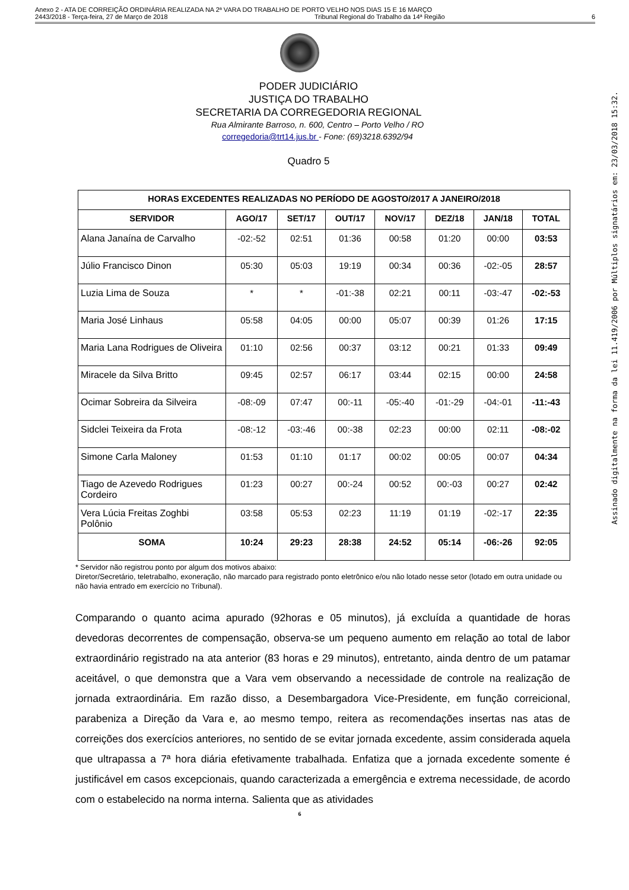Anexo 2 - ATA DE CORREIÇÃO ORDINÁRIA REALIZADA NA 2ª VARA DO TRABALHO DE PORTO VELHO NOS DIAS 15 E 16 MARÇO
2443/2018 - Terça-feira, 27 de Março de 2018 Tribunal Regional do Trabalho da 14ª Região 6
PODER JUDICIÁRIO
JUSTIÇA DO TRABALHO
SECRETARIA DA CORREGEDORIA REGIONAL
Rua Almirante Barroso, n. 600, Centro – Porto Velho / RO
corregedoria@trt14.jus.br - Fone: (69)3218.6392/94
Quadro 5
| HORAS EXCEDENTES REALIZADAS NO PERÍODO DE AGOSTO/2017 A JANEIRO/2018 | | | | | | | |
| --- | --- | --- | --- | --- | --- | --- | --- |
| SERVIDOR | AGO/17 | SET/17 | OUT/17 | NOV/17 | DEZ/18 | JAN/18 | TOTAL |
| Alana Janaína de Carvalho | -02:-52 | 02:51 | 01:36 | 00:58 | 01:20 | 00:00 | 03:53 |
| Júlio Francisco Dinon | 05:30 | 05:03 | 19:19 | 00:34 | 00:36 | -02:-05 | 28:57 |
| Luzia Lima de Souza | * | * | -01:-38 | 02:21 | 00:11 | -03:-47 | -02:-53 |
| Maria José Linhaus | 05:58 | 04:05 | 00:00 | 05:07 | 00:39 | 01:26 | 17:15 |
| Maria Lana Rodrigues de Oliveira | 01:10 | 02:56 | 00:37 | 03:12 | 00:21 | 01:33 | 09:49 |
| Miracele da Silva Britto | 09:45 | 02:57 | 06:17 | 03:44 | 02:15 | 00:00 | 24:58 |
| Ocimar Sobreira da Silveira | -08:-09 | 07:47 | 00:-11 | -05:-40 | -01:-29 | -04:-01 | -11:-43 |
| Sidclei Teixeira da Frota | -08:-12 | -03:-46 | 00:-38 | 02:23 | 00:00 | 02:11 | -08:-02 |
| Simone Carla Maloney | 01:53 | 01:10 | 01:17 | 00:02 | 00:05 | 00:07 | 04:34 |
| Tiago de Azevedo Rodrigues Cordeiro | 01:23 | 00:27 | 00:-24 | 00:52 | 00:-03 | 00:27 | 02:42 |
| Vera Lúcia Freitas Zoghbi Polônio | 03:58 | 05:53 | 02:23 | 11:19 | 01:19 | -02:-17 | 22:35 |
| SOMA | 10:24 | 29:23 | 28:38 | 24:52 | 05:14 | -06:-26 | 92:05 |
* Servidor não registrou ponto por algum dos motivos abaixo:
Diretor/Secretário, teletrabalho, exoneração, não marcado para registrado ponto eletrônico e/ou não lotado nesse setor (lotado em outra unidade ou não havia entrado em exercício no Tribunal).
Comparando o quanto acima apurado (92horas e 05 minutos), já excluída a quantidade de horas devedoras decorrentes de compensação, observa-se um pequeno aumento em relação ao total de labor extraordinário registrado na ata anterior (83 horas e 29 minutos), entretanto, ainda dentro de um patamar aceitável, o que demonstra que a Vara vem observando a necessidade de controle na realização de jornada extraordinária. Em razão disso, a Desembargadora Vice-Presidente, em função correicional, parabeniza a Direção da Vara e, ao mesmo tempo, reitera as recomendações insertas nas atas de correições dos exercícios anteriores, no sentido de se evitar jornada excedente, assim considerada aquela que ultrapassa a 7ª hora diária efetivamente trabalhada. Enfatiza que a jornada excedente somente é justificável em casos excepcionais, quando caracterizada a emergência e extrema necessidade, de acordo com o estabelecido na norma interna. Salienta que as atividades
6
Assinado digitalmente na forma da lei 11.419/2006 por Múltiplos signatários em: 23/03/2018 15:32.